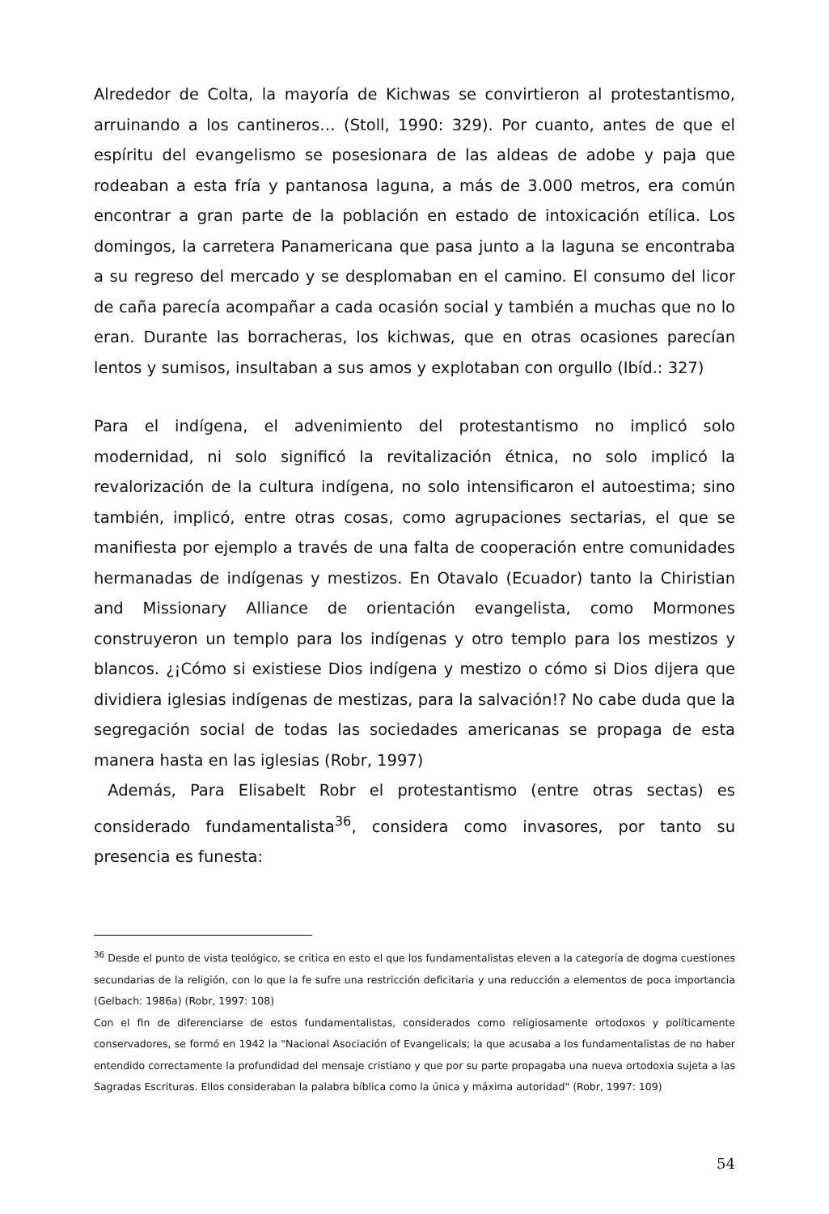Alrededor de Colta, la mayoría de Kichwas se convirtieron al protestantismo, arruinando a los cantineros… (Stoll, 1990: 329). Por cuanto, antes de que el espíritu del evangelismo se posesionara de las aldeas de adobe y paja que rodeaban a esta fría y pantanosa laguna, a más de 3.000 metros, era común encontrar a gran parte de la población en estado de intoxicación etílica. Los domingos, la carretera Panamericana que pasa junto a la laguna se encontraba a su regreso del mercado y se desplomaban en el camino. El consumo del licor de caña parecía acompañar a cada ocasión social y también a muchas que no lo eran. Durante las borracheras, los kichwas, que en otras ocasiones parecían lentos y sumisos, insultaban a sus amos y explotaban con orgullo (Ibíd.: 327)
Para el indígena, el advenimiento del protestantismo no implicó solo modernidad, ni solo significó la revitalización étnica, no solo implicó la revalorización de la cultura indígena, no solo intensificaron el autoestima; sino también, implicó, entre otras cosas, como agrupaciones sectarias, el que se manifiesta por ejemplo a través de una falta de cooperación entre comunidades hermanadas de indígenas y mestizos. En Otavalo (Ecuador) tanto la Chiristian and Missionary Alliance de orientación evangelista, como Mormones construyeron un templo para los indígenas y otro templo para los mestizos y blancos. ¿¡Cómo si existiese Dios indígena y mestizo o cómo si Dios dijera que dividiera iglesias indígenas de mestizas, para la salvación!? No cabe duda que la segregación social de todas las sociedades americanas se propaga de esta manera hasta en las iglesias (Robr, 1997)
Además, Para Elisabelt Robr el protestantismo (entre otras sectas) es considerado fundamentalista<sup>36</sup>, considera como invasores, por tanto su presencia es funesta:
<sup>36</sup> Desde el punto de vista teológico, se critica en esto el que los fundamentalistas eleven a la categoría de dogma cuestiones secundarias de la religión, con lo que la fe sufre una restricción deficitaria y una reducción a elementos de poca importancia (Gelbach: 1986a) (Robr, 1997: 108)
Con el fin de diferenciarse de estos fundamentalistas, considerados como religiosamente ortodoxos y políticamente conservadores, se formó en 1942 la "Nacional Asociación of Evangelicals; la que acusaba a los fundamentalistas de no haber entendido correctamente la profundidad del mensaje cristiano y que por su parte propagaba una nueva ortodoxia sujeta a las Sagradas Escrituras. Ellos consideraban la palabra bíblica como la única y máxima autoridad" (Robr, 1997: 109)
54